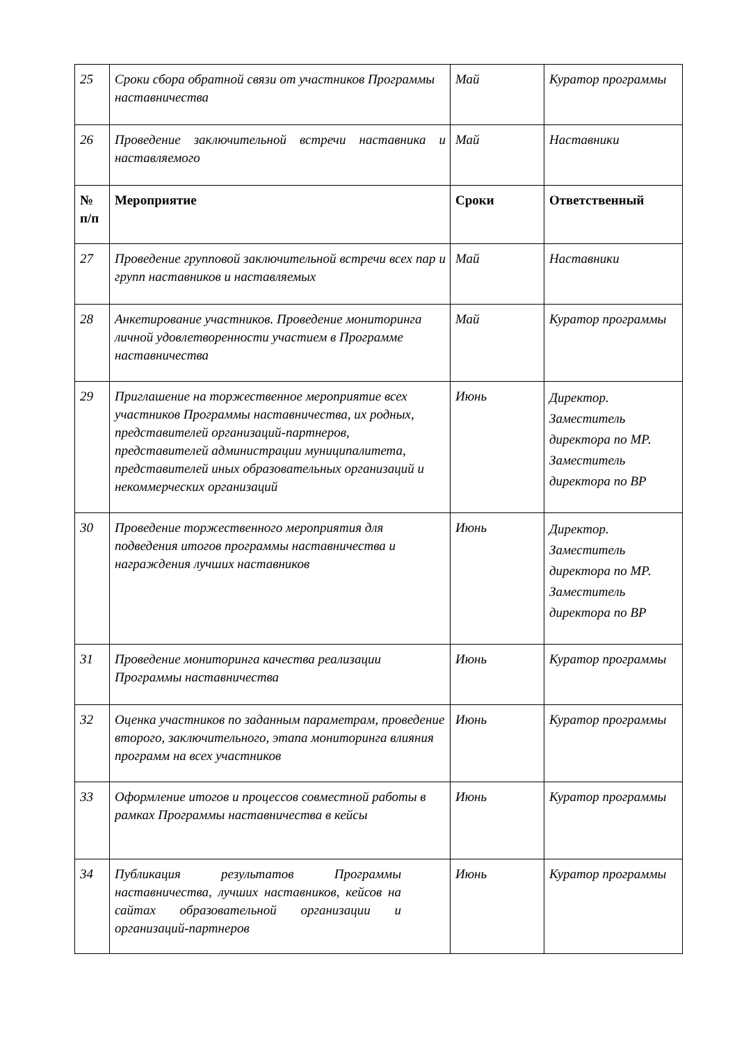| 25 | Сроки сбора обратной связи от участников Программы наставничества | Май | Куратор программы |
| 26 | Проведение заключительной встречи наставника и наставляемого | Май | Наставники |
| № п/п | Мероприятие | Сроки | Ответственный |
| 27 | Проведение групповой заключительной встречи всех пар и групп наставников и наставляемых | Май | Наставники |
| 28 | Анкетирование участников. Проведение мониторинга личной удовлетворенности участием в Программе наставничества | Май | Куратор программы |
| 29 | Приглашение на торжественное мероприятие всех участников Программы наставничества, их родных, представителей организаций-партнеров, представителей администрации муниципалитета, представителей иных образовательных организаций и некоммерческих организаций | Июнь | Директор. Заместитель директора по МР. Заместитель директора по ВР |
| 30 | Проведение торжественного мероприятия для подведения итогов программы наставничества и награждения лучших наставников | Июнь | Директор. Заместитель директора по МР. Заместитель директора по ВР |
| 31 | Проведение мониторинга качества реализации Программы наставничества | Июнь | Куратор программы |
| 32 | Оценка участников по заданным параметрам, проведение второго, заключительного, этапа мониторинга влияния программ на всех участников | Июнь | Куратор программы |
| 33 | Оформление итогов и процессов совместной работы в рамках Программы наставничества в кейсы | Июнь | Куратор программы |
| 34 | Публикация результатов Программы наставничества, лучших наставников, кейсов на сайтах образовательной организации и организаций-партнеров | Июнь | Куратор программы |